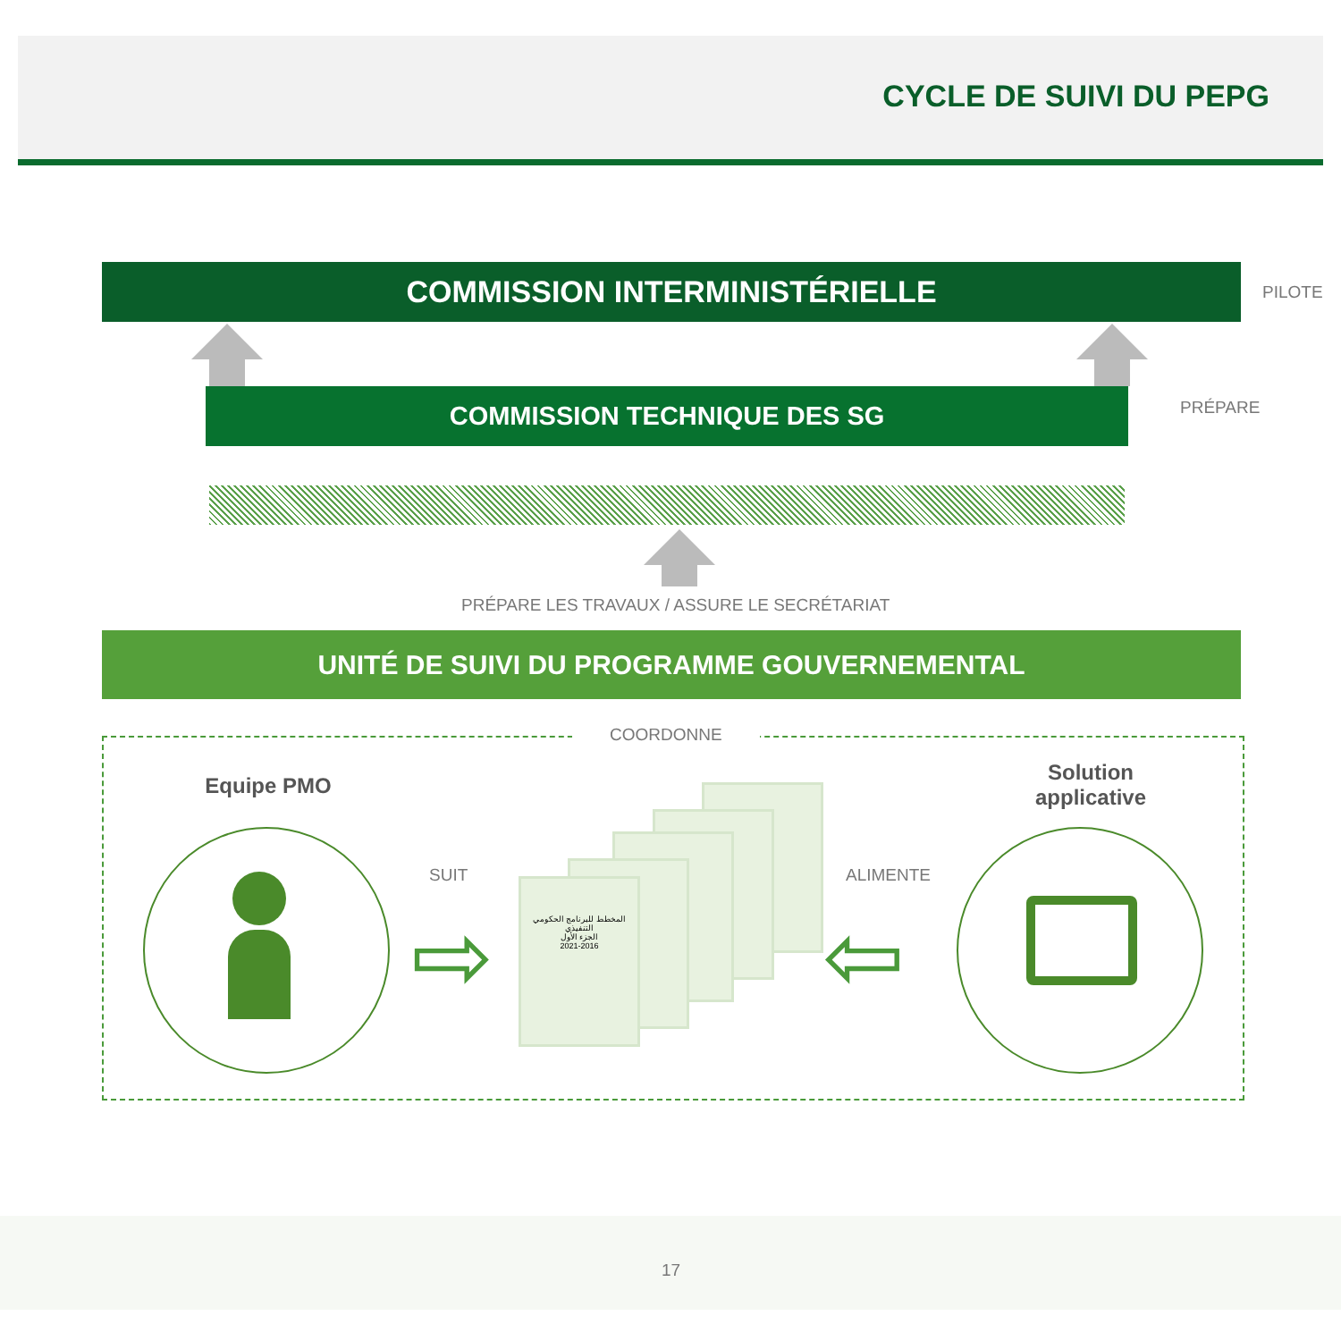CYCLE DE SUIVI DU PEPG
COMMISSION INTERMINISTÉRIELLE PILOTE
COMMISSION TECHNIQUE DES SG PRÉPARE
PRÉPARE LES TRAVAUX / ASSURE LE SECRÉTARIAT
UNITÉ DE SUIVI DU PROGRAMME GOUVERNEMENTAL
COORDONNE
Equipe PMO
SUIT
⇨
المخطط للبرنامج الحكومي
التنفيذي
الجزء الأول
2021-2016
ALIMENTE
⇦
Solution applicative
17